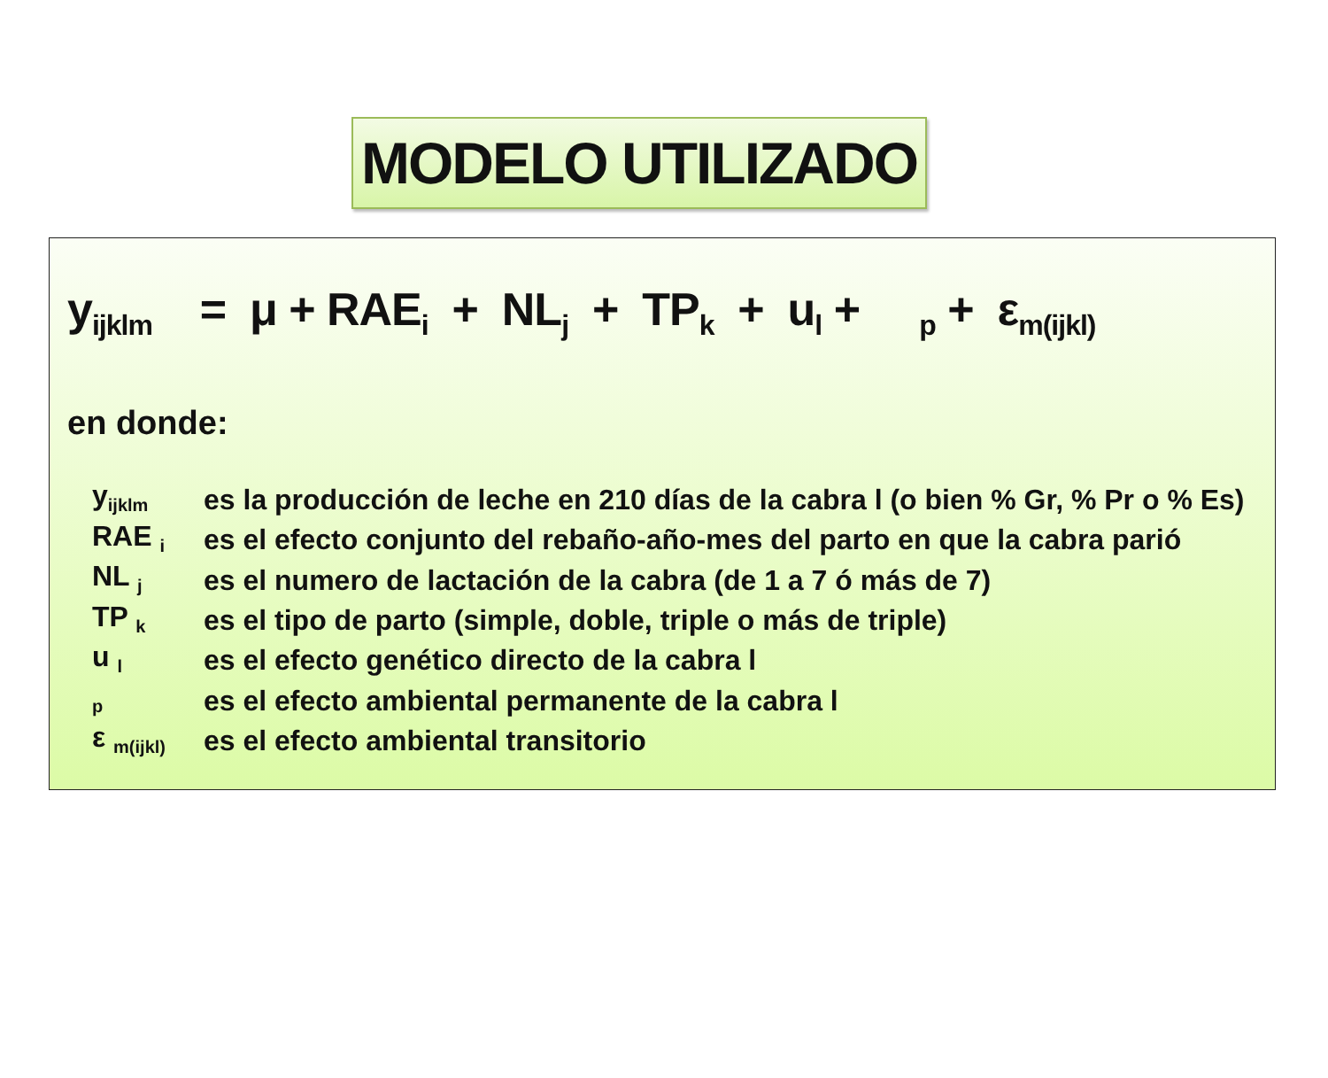MODELO UTILIZADO
y<sub>ijklm</sub> = μ + RAE<sub>i</sub> + NL<sub>j</sub> + TP<sub>k</sub> + u<sub>l</sub> + <sub>p</sub> + ε<sub>m(ijkl)</sub>
en donde:
| y<sub>ijklm</sub> | es la producción de leche en 210 días de la cabra l (o bien % Gr, % Pr o % Es) |
| RAE <sub>i</sub> | es el efecto conjunto del rebaño-año-mes del parto en que la cabra parió |
| NL <sub>j</sub> | es el numero de lactación de la cabra (de 1 a 7 ó más de 7) |
| TP <sub>k</sub> | es el tipo de parto (simple, doble, triple o más de triple) |
| u <sub>l</sub> | es el efecto genético directo de la cabra l |
| <sub>p</sub> | es el efecto ambiental permanente de la cabra l |
| ε <sub>m(ijkl)</sub> | es el efecto ambiental transitorio |